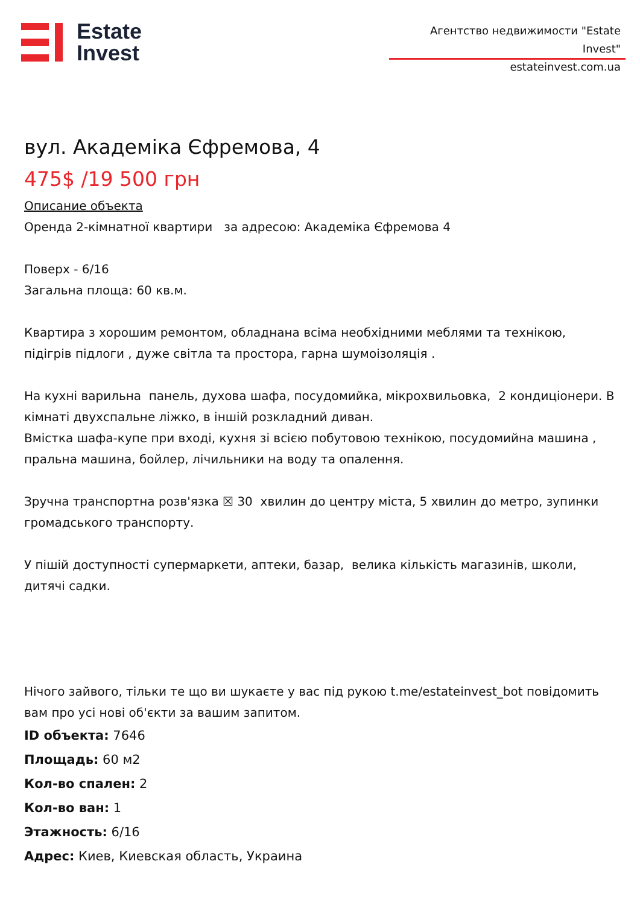Estate
Invest
Агентство недвижимости "Estate Invest"
estateinvest.com.ua
вул. Академіка Єфремова, 4
475$ /19 500 грн
Описание объекта
Оренда 2-кімнатної квартири за адресою: Академіка Єфремова 4
Поверх - 6/16
Загальна площа: 60 кв.м.
Квартира з хорошим ремонтом, обладнана всіма необхідними меблями та технікою, підігрів підлоги , дуже світла та простора, гарна шумоізоляція .
На кухні варильна панель, духова шафа, посудомийка, мікрохвильовка, 2 кондиціонери. В кімнаті двухспальне ліжко, в іншій розкладний диван.
Вмістка шафа-купе при вході, кухня зі всією побутовою технікою, посудомийна машина , пральна машина, бойлер, лічильники на воду та опалення.
Зручна транспортна розв'язка ☒ 30 хвилин до центру міста, 5 хвилин до метро, зупинки громадського транспорту.
У пішій доступності супермаркети, аптеки, базар, велика кількість магазинів, школи, дитячі садки.
Нічого зайвого, тільки те що ви шукаєте у вас під рукою t.me/estateinvest_bot повідомить вам про усі нові об'єкти за вашим запитом.
ID объекта: 7646
Площадь: 60 м2
Кол-во спален: 2
Кол-во ван: 1
Этажность: 6/16
Адрес: Киев, Киевская область, Украина